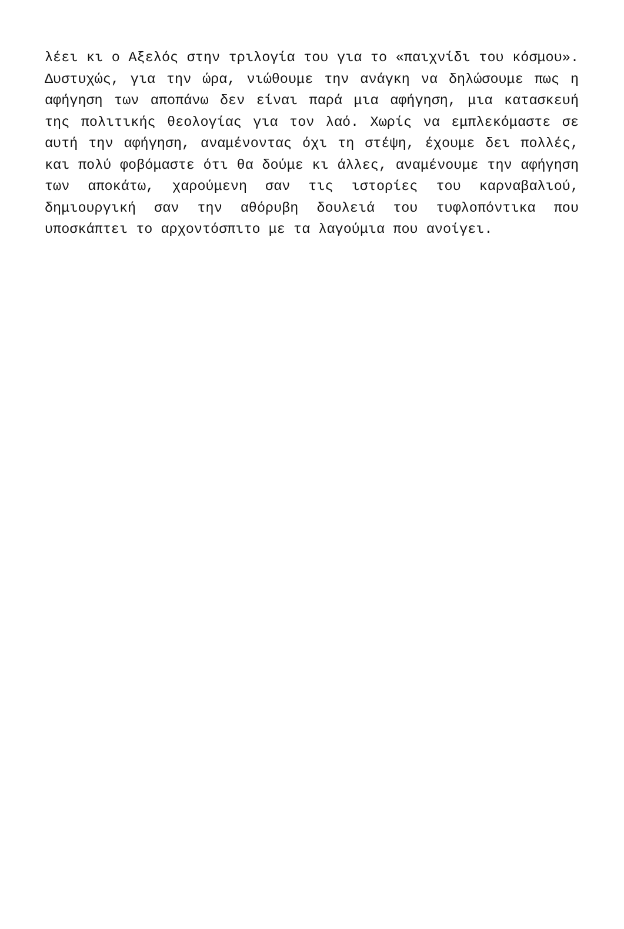λέει κι ο Αξελός στην τριλογία του για το «παιχνίδι του κόσμου». Δυστυχώς, για την ώρα, νιώθουμε την ανάγκη να δηλώσουμε πως η αφήγηση των αποπάνω δεν είναι παρά μια αφήγηση, μια κατασκευή της πολιτικής θεολογίας για τον λαό. Χωρίς να εμπλεκόμαστε σε αυτή την αφήγηση, αναμένοντας όχι τη στέψη, έχουμε δει πολλές, και πολύ φοβόμαστε ότι θα δούμε κι άλλες, αναμένουμε την αφήγηση των αποκάτω, χαρούμενη σαν τις ιστορίες του καρναβαλιού, δημιουργική σαν την αθόρυβη δουλειά του τυφλοπόντικα που υποσκάπτει το αρχοντόσπιτο με τα λαγούμια που ανοίγει.